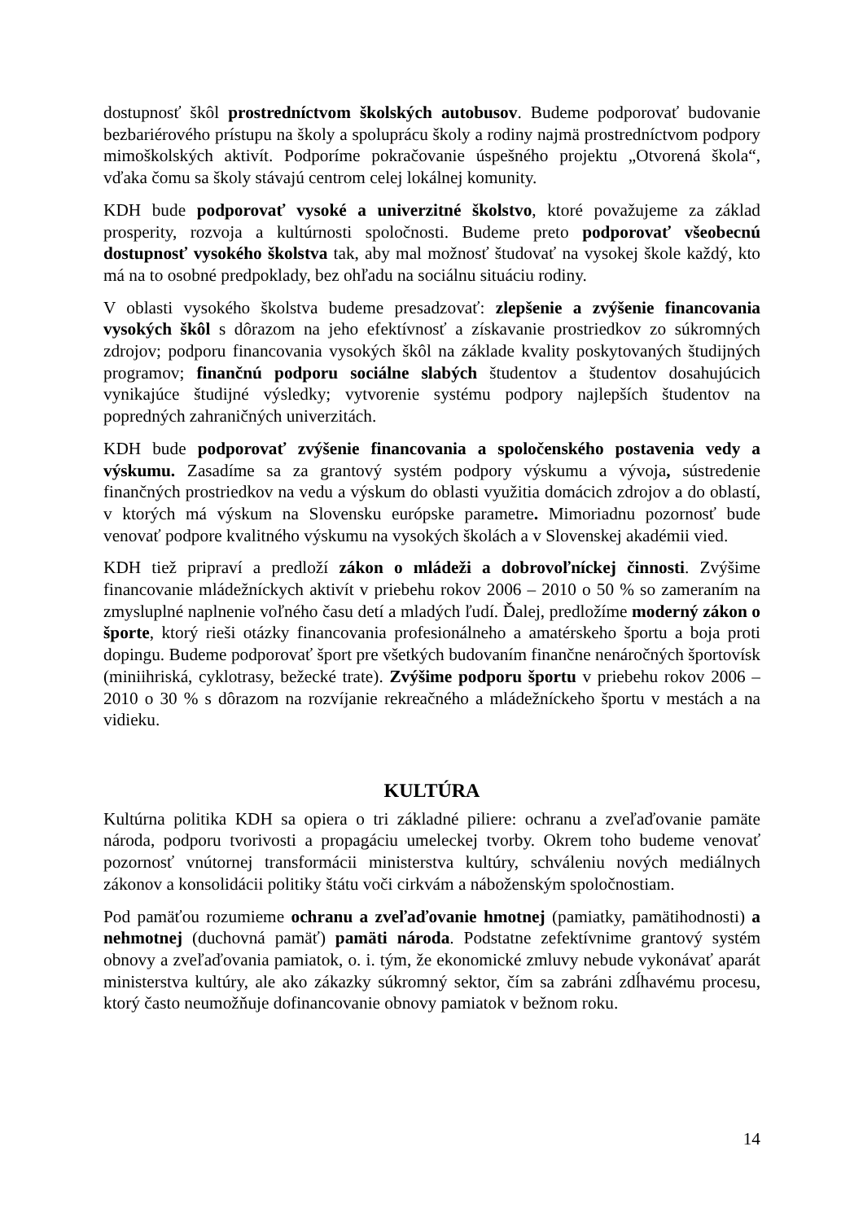dostupnosť škôl prostredníctvom školských autobusov. Budeme podporovať budovanie bezbariérového prístupu na školy a spoluprácu školy a rodiny najmä prostredníctvom podpory mimoškolských aktivít. Podporíme pokračovanie úspešného projektu „Otvorená škola“, vďaka čomu sa školy stávajú centrom celej lokálnej komunity.
KDH bude podporovať vysoké a univerzitné školstvo, ktoré považujeme za základ prosperity, rozvoja a kultúrnosti spoločnosti. Budeme preto podporovať všeobecnú dostupnosť vysokého školstva tak, aby mal možnosť študovať na vysokej škole každý, kto má na to osobné predpoklady, bez ohľadu na sociálnu situáciu rodiny.
V oblasti vysokého školstva budeme presadzovať: zlepšenie a zvýšenie financovania vysokých škôl s dôrazom na jeho efektívnosť a získavanie prostriedkov zo súkromných zdrojov; podporu financovania vysokých škôl na základe kvality poskytovaných študijných programov; finančnú podporu sociálne slabých študentov a študentov dosahujúcich vynikajúce študijné výsledky; vytvorenie systému podpory najlepších študentov na popredných zahraničných univerzitách.
KDH bude podporovať zvýšenie financovania a spoločenského postavenia vedy a výskumu. Zasadíme sa za grantový systém podpory výskumu a vývoja, sústredenie finančných prostriedkov na vedu a výskum do oblasti využitia domácich zdrojov a do oblastí, v ktorých má výskum na Slovensku európske parametre. Mimoriadnu pozornosť bude venovať podpore kvalitného výskumu na vysokých školách a v Slovenskej akadémii vied.
KDH tiež pripraví a predloží zákon o mládeži a dobrovoľníckej činnosti. Zvýšime financovanie mládežníckych aktivít v priebehu rokov 2006 – 2010 o 50 % so zameraním na zmysluplné naplnenie voľného času detí a mladých ľudí. Ďalej, predložíme moderný zákon o športe, ktorý rieši otázky financovania profesionálneho a amatérskeho športu a boja proti dopingu. Budeme podporovať šport pre všetkých budovaním finančne nenáročných športovísk (miniihriská, cyklotrasy, bežecké trate). Zvýšime podporu športu v priebehu rokov 2006 – 2010 o 30 % s dôrazom na rozvíjanie rekreačného a mládežníckeho športu v mestách a na vidieku.
KULTÚRA
Kultúrna politika KDH sa opiera o tri základné piliere: ochranu a zveľaďovanie pamäte národa, podporu tvorivosti a propagáciu umeleckej tvorby. Okrem toho budeme venovať pozornosť vnútornej transformácii ministerstva kultúry, schváleniu nových mediálnych zákonov a konsolidácii politiky štátu voči cirkvám a náboženským spoločnostiam.
Pod pamäťou rozumieme ochranu a zveľaďovanie hmotnej (pamiatky, pamätihodnosti) a nehmotnej (duchovná pamäť) pamäti národa. Podstatne zefektívnime grantový systém obnovy a zveľaďovania pamiatok, o. i. tým, že ekonomické zmluvy nebude vykonávať aparát ministerstva kultúry, ale ako zákazky súkromný sektor, čím sa zabráni zdĺhavému procesu, ktorý často neumožňuje dofinancovanie obnovy pamiatok v bežnom roku.
14